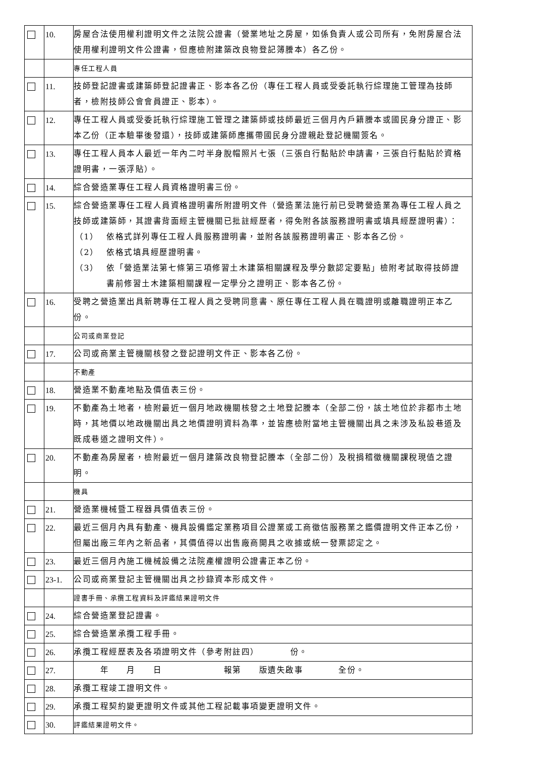| | 10. | 房屋合法使用權利證明文件之法院公證書（營業地址之房屋，如係負責人或公司所有，免附房屋合法使用權利證明文件公證書，但應檢附建築改良物登記簿謄本）各乙份。 |
| | | 專任工程人員 |
| | 11. | 技師登記證書或建築師登記證書正、影本各乙份（專任工程人員或受委託執行綜理施工管理為技師者，檢附技師公會會員證正、影本）。 |
| | 12. | 專任工程人員或受委託執行綜理施工管理之建築師或技師最近三個月內戶籍謄本或國民身分證正、影本乙份（正本驗畢後發還），技師或建築師應攜帶國民身分證親赴登記機關簽名。 |
| | 13. | 專任工程人員本人最近一年內二吋半身脫帽照片七張（三張自行黏貼於申請書，三張自行黏貼於資格證明書，一張浮貼）。 |
| | 14. | 綜合營造業專任工程人員資格證明書三份。 |
| | 15. | 綜合營造業專任工程人員資格證明書所附證明文件（營造業法施行前已受聘營造業為專任工程人員之技師或建築師，其證書背面經主管機關已批註經歷者，得免附各該服務證明書或填具經歷證明書）： （1） 依格式詳列專任工程人員服務證明書，並附各該服務證明書正、影本各乙份。 （2） 依格式填具經歷證明書。 （3） 依「營造業法第七條第三項修習土木建築相關課程及學分數認定要點」檢附考試取得技師證書前修習土木建築相關課程一定學分之證明正、影本各乙份。 |
| | 16. | 受聘之營造業出具新聘專任工程人員之受聘同意書、原任專任工程人員在職證明或離職證明正本乙份。 |
| | | 公司或商業登記 |
| | 17. | 公司或商業主管機關核發之登記證明文件正、影本各乙份。 |
| | | 不動產 |
| | 18. | 營造業不動產地點及價值表三份。 |
| | 19. | 不動產為土地者，檢附最近一個月地政機關核發之土地登記謄本（全部二份，該土地位於非都市土地時，其地價以地政機關出具之地價證明資料為準，並皆應檢附當地主管機關出具之未涉及私設巷道及既成巷道之證明文件）。 |
| | 20. | 不動產為房屋者，檢附最近一個月建築改良物登記謄本（全部二份）及稅捐稽徵機關課稅現值之證明。 |
| | | 機具 |
| | 21. | 營造業機械暨工程器具價值表三份。 |
| | 22. | 最近三個月內具有動產、機具設備鑑定業務項目公證業或工商徵信服務業之鑑價證明文件正本乙份，但屬出廠三年內之新品者，其價值得以出售廠商開具之收據或統一發票認定之。 |
| | 23. | 最近三個月內施工機械設備之法院產權證明公證書正本乙份。 |
| | 23-1. | 公司或商業登記主管機關出具之抄錄資本形成文件。 |
| | | 證書手冊、承攬工程資料及評鑑結果證明文件 |
| | 24. | 綜合營造業登記證書。 |
| | 25. | 綜合營造業承攬工程手冊。 |
| | 26. | 承攬工程經歷表及各項證明文件（參考附註四） 份。 |
| | 27. | 年 月 日 報第 版遺失啟事 全份。 |
| | 28. | 承攬工程竣工證明文件。 |
| | 29. | 承攬工程契約變更證明文件或其他工程記載事項變更證明文件。 |
| | 30. | 評鑑結果證明文件。 |